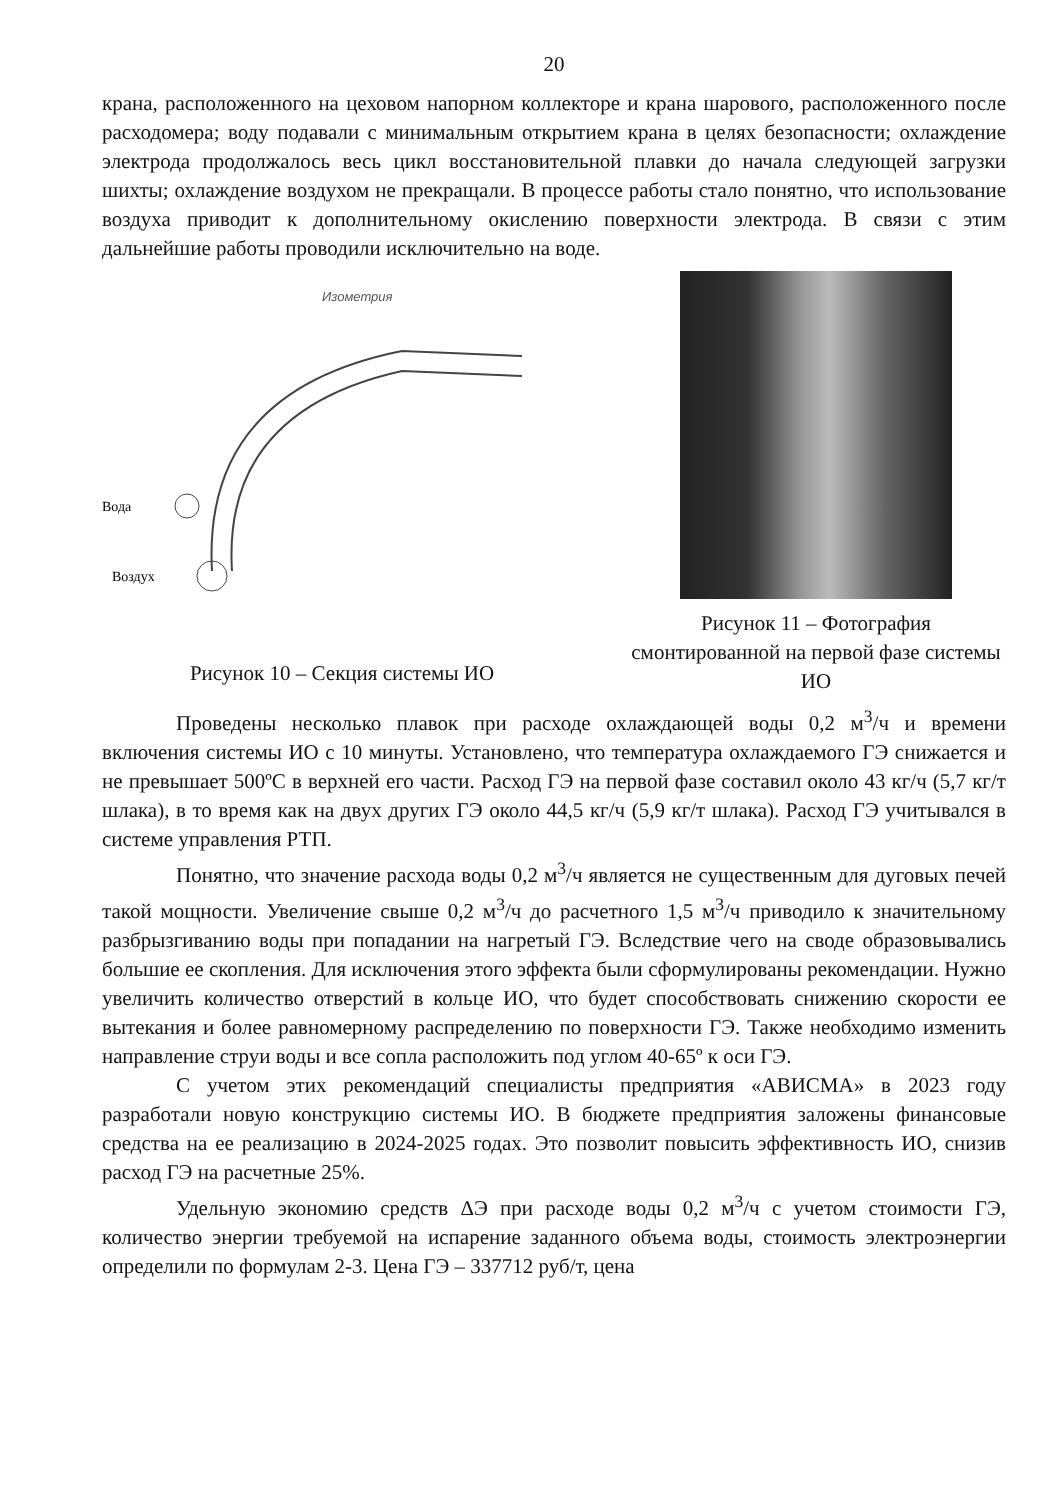20
крана, расположенного на цеховом напорном коллекторе и крана шарового, расположенного после расходомера; воду подавали с минимальным открытием крана в целях безопасности; охлаждение электрода продолжалось весь цикл восстановительной плавки до начала следующей загрузки шихты; охлаждение воздухом не прекращали. В процессе работы стало понятно, что использование воздуха приводит к дополнительному окислению поверхности электрода. В связи с этим дальнейшие работы проводили исключительно на воде.
Изометрия
Вода
Воздух
Рисунок 10 – Секция системы ИО
Рисунок 11 – Фотография смонтированной на первой фазе системы ИО
Проведены несколько плавок при расходе охлаждающей воды 0,2 м<sup>3</sup>/ч и времени включения системы ИО с 10 минуты. Установлено, что температура охлаждаемого ГЭ снижается и не превышает 500ºС в верхней его части. Расход ГЭ на первой фазе составил около 43 кг/ч (5,7 кг/т шлака), в то время как на двух других ГЭ около 44,5 кг/ч (5,9 кг/т шлака). Расход ГЭ учитывался в системе управления РТП.
Понятно, что значение расхода воды 0,2 м<sup>3</sup>/ч является не существенным для дуговых печей такой мощности. Увеличение свыше 0,2 м<sup>3</sup>/ч до расчетного 1,5 м<sup>3</sup>/ч приводило к значительному разбрызгиванию воды при попадании на нагретый ГЭ. Вследствие чего на своде образовывались большие ее скопления. Для исключения этого эффекта были сформулированы рекомендации. Нужно увеличить количество отверстий в кольце ИО, что будет способствовать снижению скорости ее вытекания и более равномерному распределению по поверхности ГЭ. Также необходимо изменить направление струи воды и все сопла расположить под углом 40-65º к оси ГЭ.
С учетом этих рекомендаций специалисты предприятия «АВИСМА» в 2023 году разработали новую конструкцию системы ИО. В бюджете предприятия заложены финансовые средства на ее реализацию в 2024-2025 годах. Это позволит повысить эффективность ИО, снизив расход ГЭ на расчетные 25%.
Удельную экономию средств ΔЭ при расходе воды 0,2 м<sup>3</sup>/ч с учетом стоимости ГЭ, количество энергии требуемой на испарение заданного объема воды, стоимость электроэнергии определили по формулам 2-3. Цена ГЭ – 337712 руб/т, цена